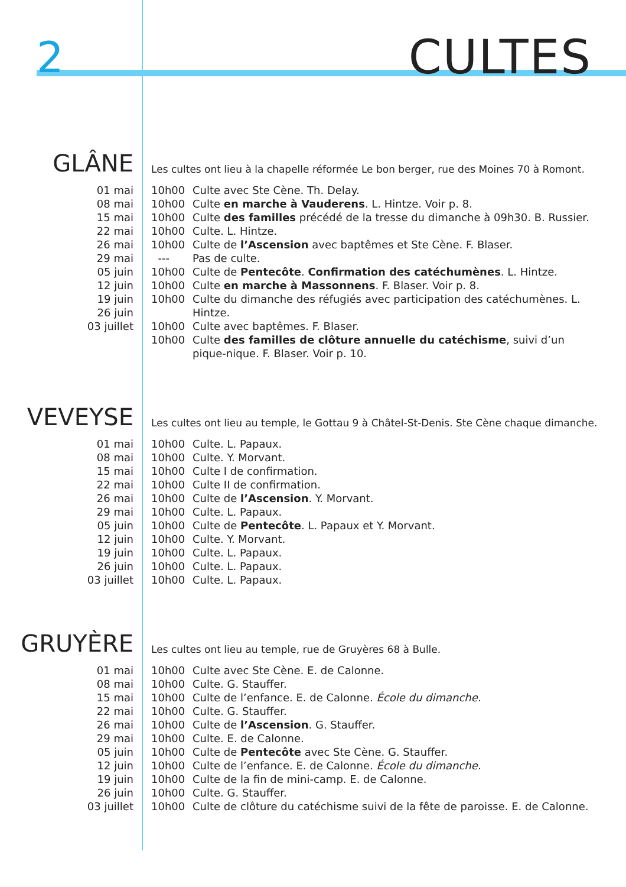2 CULTES
GLÂNE
01 mai
08 mai
15 mai
22 mai
26 mai
29 mai
05 juin
12 juin
19 juin
26 juin
03 juillet
Les cultes ont lieu à la chapelle réformée Le bon berger, rue des Moines 70 à Romont.
| 10h00 | Culte avec Ste Cène. Th. Delay. |
| 10h00 | Culte en marche à Vauderens . L. Hintze. Voir p. 8. |
| 10h00 | Culte des familles précédé de la tresse du dimanche à 09h30. B. Russier. |
| 10h00 | Culte. L. Hintze. |
| 10h00 | Culte de l’Ascension avec baptêmes et Ste Cène. F. Blaser. |
| --- | Pas de culte. |
| 10h00 | Culte de Pentecôte . Confirmation des catéchumènes . L. Hintze. |
| 10h00 | Culte en marche à Massonnens . F. Blaser. Voir p. 8. |
| 10h00 | Culte du dimanche des réfugiés avec participation des catéchumènes. L. Hintze. |
| 10h00 | Culte avec baptêmes. F. Blaser. |
| 10h00 | Culte des familles de clôture annuelle du catéchisme , suivi d’un pique-nique. F. Blaser. Voir p. 10. |
VEVEYSE
01 mai
08 mai
15 mai
22 mai
26 mai
29 mai
05 juin
12 juin
19 juin
26 juin
03 juillet
Les cultes ont lieu au temple, le Gottau 9 à Châtel-St-Denis. Ste Cène chaque dimanche.
| 10h00 | Culte. L. Papaux. |
| 10h00 | Culte. Y. Morvant. |
| 10h00 | Culte I de confirmation. |
| 10h00 | Culte II de confirmation. |
| 10h00 | Culte de l’Ascension . Y. Morvant. |
| 10h00 | Culte. L. Papaux. |
| 10h00 | Culte de Pentecôte . L. Papaux et Y. Morvant. |
| 10h00 | Culte. Y. Morvant. |
| 10h00 | Culte. L. Papaux. |
| 10h00 | Culte. L. Papaux. |
| 10h00 | Culte. L. Papaux. |
GRUYÈRE
01 mai
08 mai
15 mai
22 mai
26 mai
29 mai
05 juin
12 juin
19 juin
26 juin
03 juillet
Les cultes ont lieu au temple, rue de Gruyères 68 à Bulle.
| 10h00 | Culte avec Ste Cène. E. de Calonne. |
| 10h00 | Culte. G. Stauffer. |
| 10h00 | Culte de l’enfance. E. de Calonne. École du dimanche. |
| 10h00 | Culte. G. Stauffer. |
| 10h00 | Culte de l’Ascension . G. Stauffer. |
| 10h00 | Culte. E. de Calonne. |
| 10h00 | Culte de Pentecôte avec Ste Cène. G. Stauffer. |
| 10h00 | Culte de l’enfance. E. de Calonne. École du dimanche. |
| 10h00 | Culte de la fin de mini-camp. E. de Calonne. |
| 10h00 | Culte. G. Stauffer. |
| 10h00 | Culte de clôture du catéchisme suivi de la fête de paroisse. E. de Calonne. |